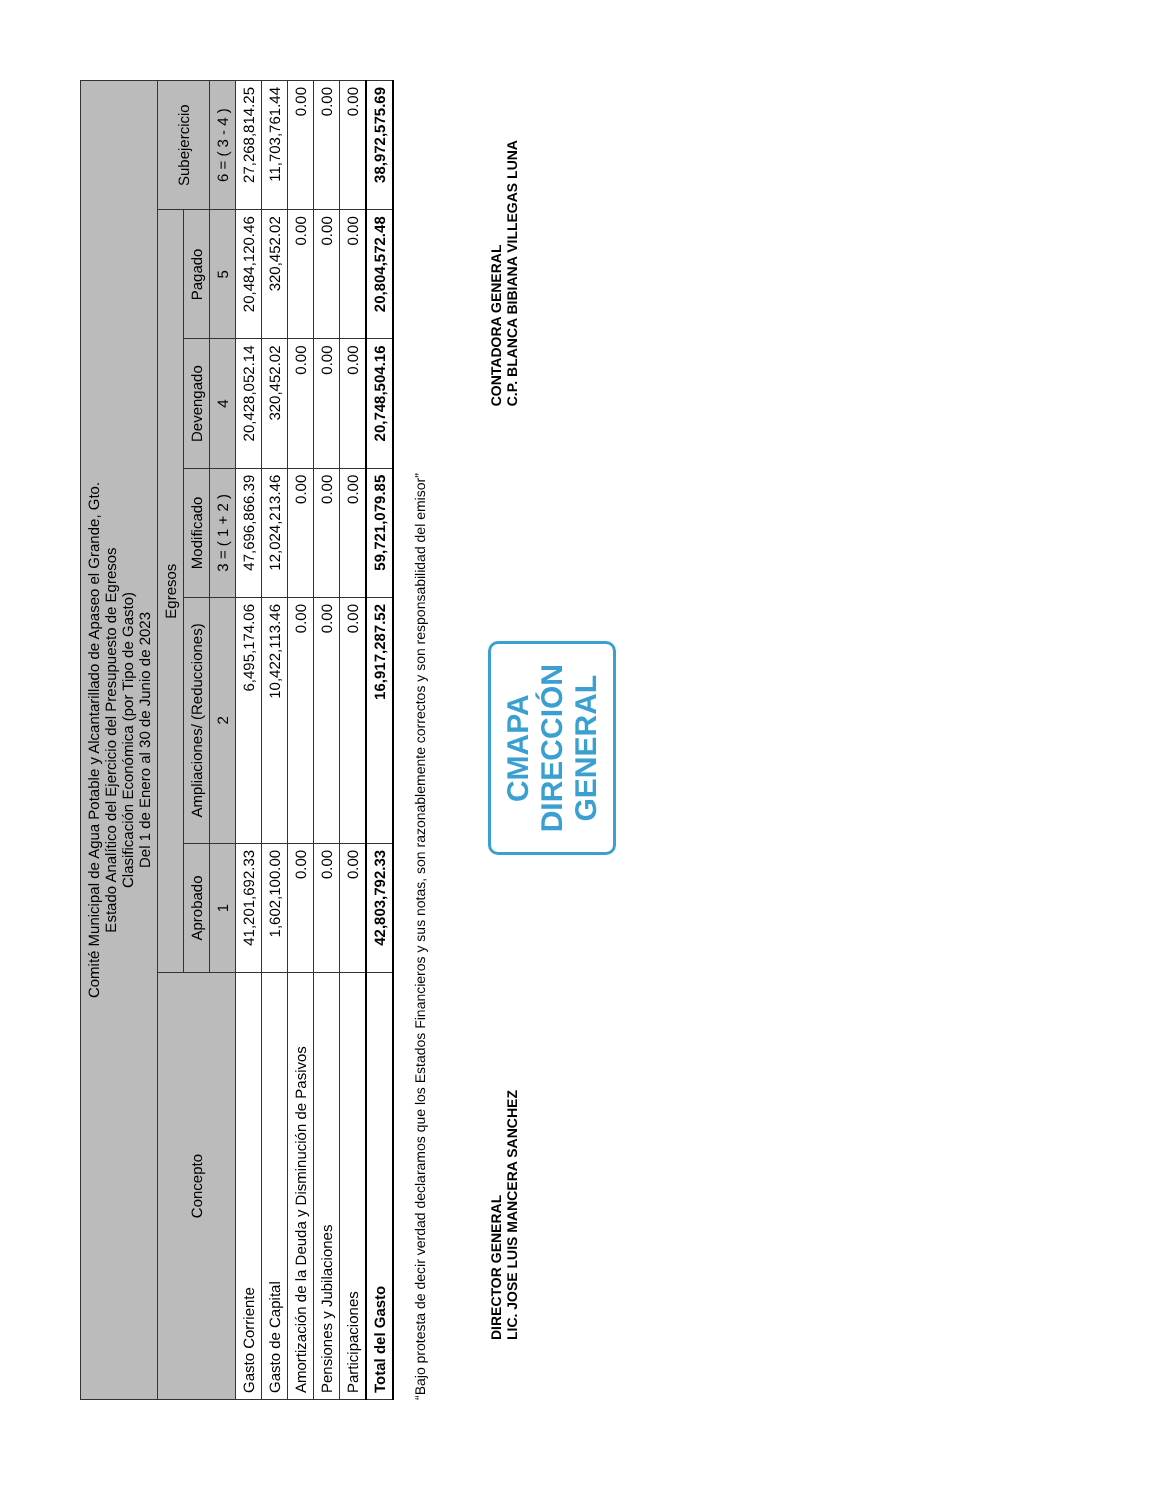| Comité Municipal de Agua Potable y Alcantarillado de Apaseo el Grande, Gto. Estado Analítico del Ejercicio del Presupuesto de Egresos Clasificación Económica (por Tipo de Gasto) Del 1 de Enero al 30 de Junio de 2023 | | | | | | |
| --- | --- | --- | --- | --- | --- | --- |
| Concepto | Egresos | | | | | Subejercicio |
| | Aprobado | Ampliaciones/ (Reducciones) | Modificado | Devengado | Pagado | |
| | 1 | 2 | 3 = ( 1 + 2 ) | 4 | 5 | 6 = ( 3 - 4 ) |
| Gasto Corriente | 41,201,692.33 | 6,495,174.06 | 47,696,866.39 | 20,428,052.14 | 20,484,120.46 | 27,268,814.25 |
| Gasto de Capital | 1,602,100.00 | 10,422,113.46 | 12,024,213.46 | 320,452.02 | 320,452.02 | 11,703,761.44 |
| Amortización de la Deuda y Disminución de Pasivos | 0.00 | 0.00 | 0.00 | 0.00 | 0.00 | 0.00 |
| Pensiones y Jubilaciones | 0.00 | 0.00 | 0.00 | 0.00 | 0.00 | 0.00 |
| Participaciones | 0.00 | 0.00 | 0.00 | 0.00 | 0.00 | 0.00 |
| Total del Gasto | 42,803,792.33 | 16,917,287.52 | 59,721,079.85 | 20,748,504.16 | 20,804,572.48 | 38,972,575.69 |
“Bajo protesta de decir verdad declaramos que los Estados Financieros y sus notas, son razonablemente correctos y son responsabilidad del emisor”
DIRECTOR GENERAL
LIC. JOSE LUIS MANCERA SANCHEZ
CMAPA
DIRECCIÓN
GENERAL
CONTADORA GENERAL
C.P. BLANCA BIBIANA VILLEGAS LUNA